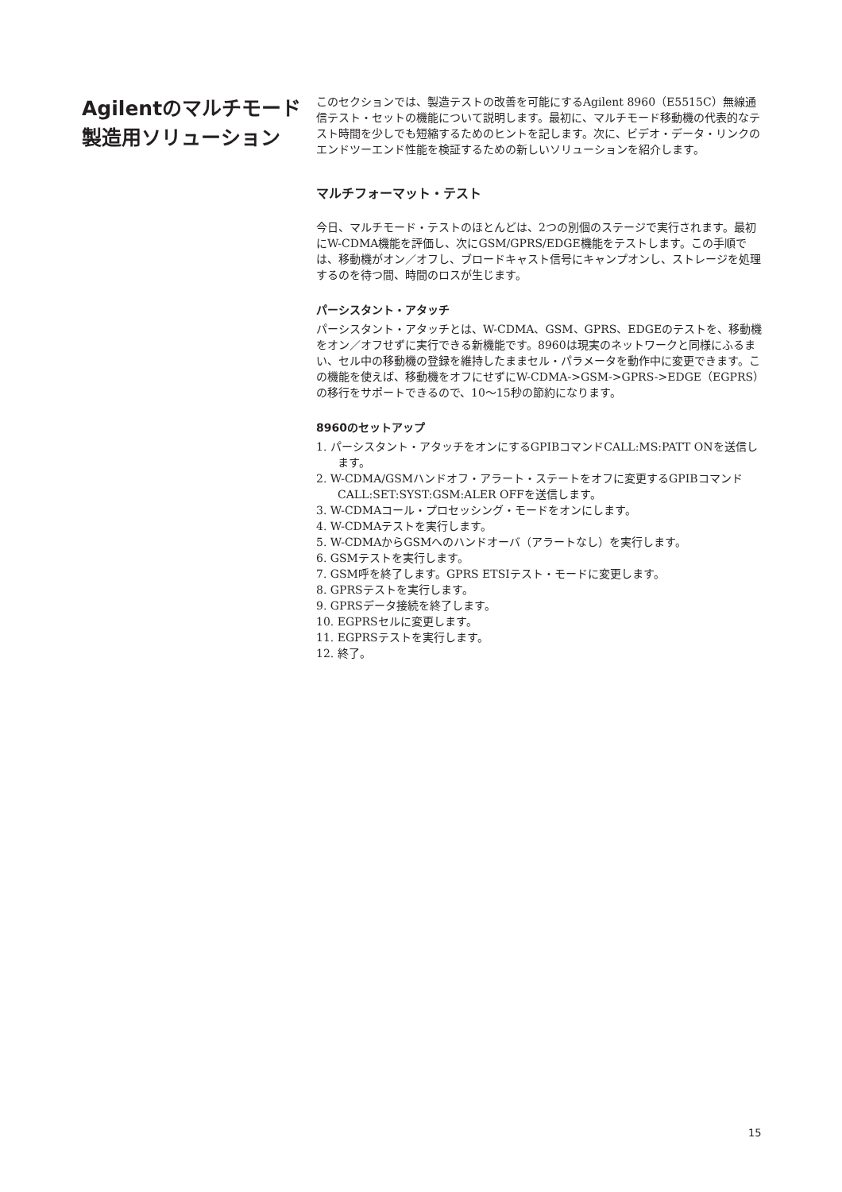Agilentのマルチモード
製造用ソリューション
このセクションでは、製造テストの改善を可能にするAgilent 8960（E5515C）無線通信テスト・セットの機能について説明します。最初に、マルチモード移動機の代表的なテスト時間を少しでも短縮するためのヒントを記します。次に、ビデオ・データ・リンクのエンドツーエンド性能を検証するための新しいソリューションを紹介します。
マルチフォーマット・テスト
今日、マルチモード・テストのほとんどは、2つの別個のステージで実行されます。最初にW-CDMA機能を評価し、次にGSM/GPRS/EDGE機能をテストします。この手順では、移動機がオン／オフし、ブロードキャスト信号にキャンプオンし、ストレージを処理するのを待つ間、時間のロスが生じます。
パーシスタント・アタッチ
パーシスタント・アタッチとは、W-CDMA、GSM、GPRS、EDGEのテストを、移動機をオン／オフせずに実行できる新機能です。8960は現実のネットワークと同様にふるまい、セル中の移動機の登録を維持したままセル・パラメータを動作中に変更できます。この機能を使えば、移動機をオフにせずにW-CDMA->GSM->GPRS->EDGE（EGPRS）の移行をサポートできるので、10～15秒の節約になります。
8960のセットアップ
1. パーシスタント・アタッチをオンにするGPIBコマンドCALL:MS:PATT ONを送信します。
2. W-CDMA/GSMハンドオフ・アラート・ステートをオフに変更するGPIBコマンドCALL:SET:SYST:GSM:ALER OFFを送信します。
3. W-CDMAコール・プロセッシング・モードをオンにします。
4. W-CDMAテストを実行します。
5. W-CDMAからGSMへのハンドオーバ（アラートなし）を実行します。
6. GSMテストを実行します。
7. GSM呼を終了します。GPRS ETSIテスト・モードに変更します。
8. GPRSテストを実行します。
9. GPRSデータ接続を終了します。
10. EGPRSセルに変更します。
11. EGPRSテストを実行します。
12. 終了。
15